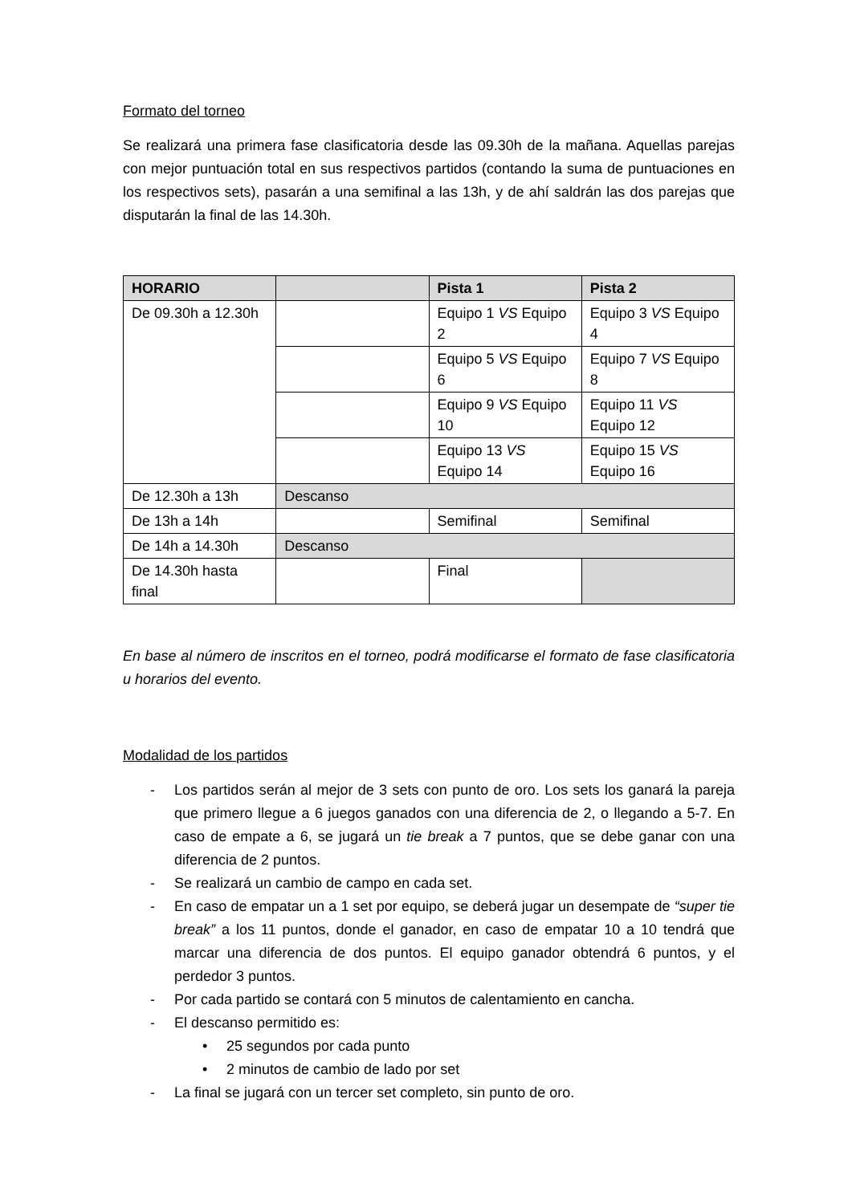Formato del torneo
Se realizará una primera fase clasificatoria desde las 09.30h de la mañana. Aquellas parejas con mejor puntuación total en sus respectivos partidos (contando la suma de puntuaciones en los respectivos sets), pasarán a una semifinal a las 13h, y de ahí saldrán las dos parejas que disputarán la final de las 14.30h.
| HORARIO | | Pista 1 | Pista 2 |
| --- | --- | --- | --- |
| De 09.30h a 12.30h | | Equipo 1 VS Equipo 2 | Equipo 3 VS Equipo 4 |
| | | Equipo 5 VS Equipo 6 | Equipo 7 VS Equipo 8 |
| | | Equipo 9 VS Equipo 10 | Equipo 11 VS Equipo 12 |
| | | Equipo 13 VS Equipo 14 | Equipo 15 VS Equipo 16 |
| De 12.30h a 13h | Descanso | | |
| De 13h a 14h | | Semifinal | Semifinal |
| De 14h a 14.30h | Descanso | | |
| De 14.30h hasta final | | Final | |
En base al número de inscritos en el torneo, podrá modificarse el formato de fase clasificatoria u horarios del evento.
Modalidad de los partidos
- Los partidos serán al mejor de 3 sets con punto de oro. Los sets los ganará la pareja que primero llegue a 6 juegos ganados con una diferencia de 2, o llegando a 5-7. En caso de empate a 6, se jugará un tie break a 7 puntos, que se debe ganar con una diferencia de 2 puntos.
- Se realizará un cambio de campo en cada set.
- En caso de empatar un a 1 set por equipo, se deberá jugar un desempate de “super tie break” a los 11 puntos, donde el ganador, en caso de empatar 10 a 10 tendrá que marcar una diferencia de dos puntos. El equipo ganador obtendrá 6 puntos, y el perdedor 3 puntos.
- Por cada partido se contará con 5 minutos de calentamiento en cancha.
- El descanso permitido es:
• 25 segundos por cada punto
• 2 minutos de cambio de lado por set
- La final se jugará con un tercer set completo, sin punto de oro.